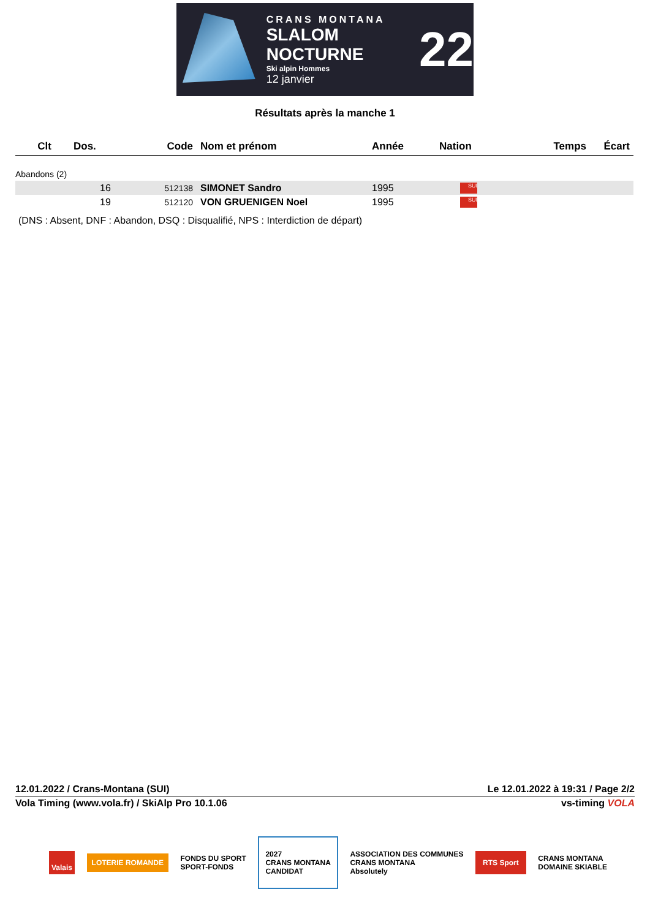CRANS MONTANA
SLALOM NOCTURNE
Ski alpin Hommes
12 janvier
22
Résultats après la manche 1
| Clt | Dos. | Code | Nom et prénom | Année | Nation | Temps | Écart |
| --- | --- | --- | --- | --- | --- | --- | --- |
| Abandons (2) | | | | | | | |
| | 16 | 512138 | SIMONET Sandro | 1995 | SUI | | |
| | 19 | 512120 | VON GRUENIGEN Noel | 1995 | SUI | | |
(DNS : Absent, DNF : Abandon, DSQ : Disqualifié, NPS : Interdiction de départ)
12.01.2022 / Crans-Montana (SUI) Le 12.01.2022 à 19:31 / Page 2/2
Vola Timing (www.vola.fr) / SkiAlp Pro 10.1.06 vs-timing VOLA
Valais LOTERIE ROMANDE FONDS DU SPORT
SPORT-FONDS 2027
CRANS MONTANA
CANDIDAT ASSOCIATION DES COMMUNES
CRANS MONTANA
Absolutely RTS Sport CRANS MONTANA
DOMAINE SKIABLE